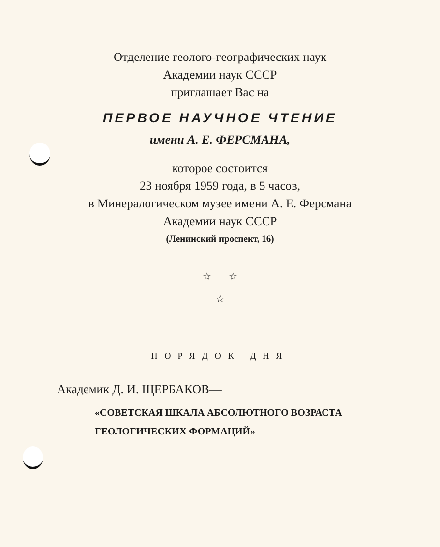Отделение геолого-географических наук
Академии наук СССР
приглашает Вас на
ПЕРВОЕ НАУЧНОЕ ЧТЕНИЕ
имени А. Е. ФЕРСМАНА,
которое состоится
23 ноября 1959 года, в 5 часов,
в Минералогическом музее имени А. Е. Ферсмана
Академии наук СССР
(Ленинский проспект, 16)
☆ ☆
☆
ПОРЯДОК ДНЯ
Академик Д. И. ЩЕРБАКОВ—
«СОВЕТСКАЯ ШКАЛА АБСОЛЮТНОГО ВОЗРАСТА
ГЕОЛОГИЧЕСКИХ ФОРМАЦИЙ»